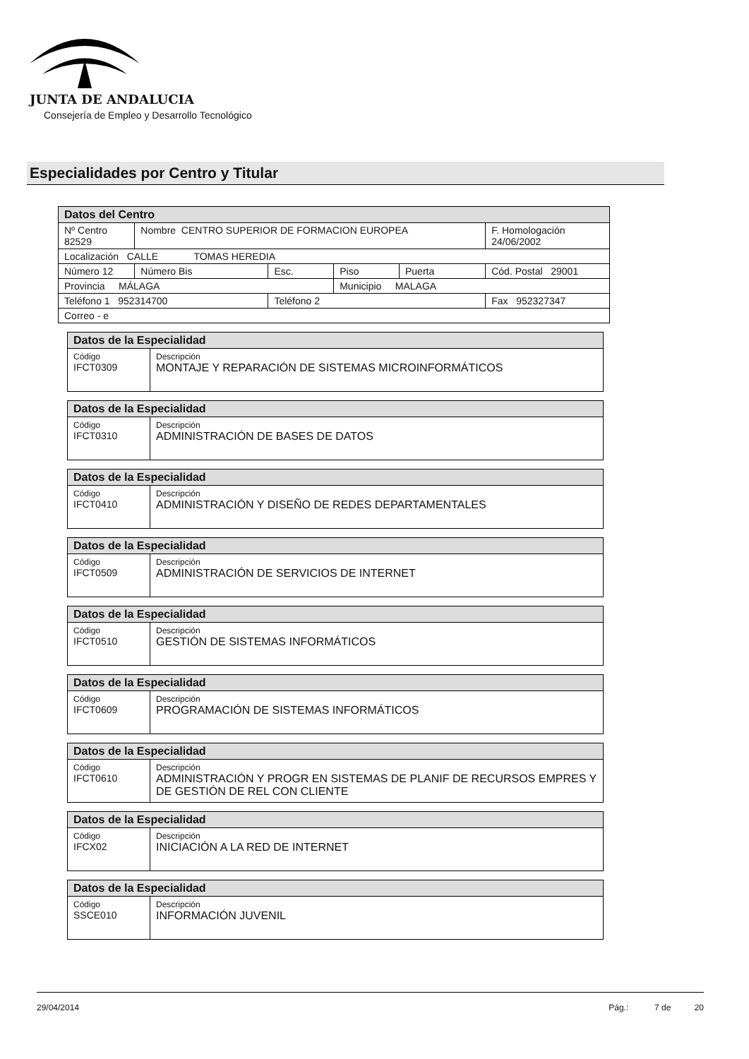JUNTA DE ANDALUCIA
Consejería de Empleo y Desarrollo Tecnológico
Especialidades por Centro y Titular
| Datos del Centro | | | | | |
| Nº Centro 82529 | Nombre CENTRO SUPERIOR DE FORMACION EUROPEA | | | | F. Homologación 24/06/2002 |
| Localización CALLE TOMAS HEREDIA | | | | | |
| Número 12 | Número Bis | Esc. | Piso | Puerta | Cód. Postal 29001 |
| Provincia MÁLAGA | | | Municipio MALAGA | | |
| Teléfono 1 952314700 | | Teléfono 2 | | | Fax 952327347 |
| Correo - e | | | | | |
| Datos de la Especialidad | |
| Código IFCT0309 | Descripción MONTAJE Y REPARACIÓN DE SISTEMAS MICROINFORMÁTICOS |
| Datos de la Especialidad | |
| Código IFCT0310 | Descripción ADMINISTRACIÓN DE BASES DE DATOS |
| Datos de la Especialidad | |
| Código IFCT0410 | Descripción ADMINISTRACIÓN Y DISEÑO DE REDES DEPARTAMENTALES |
| Datos de la Especialidad | |
| Código IFCT0509 | Descripción ADMINISTRACIÓN DE SERVICIOS DE INTERNET |
| Datos de la Especialidad | |
| Código IFCT0510 | Descripción GESTIÓN DE SISTEMAS INFORMÁTICOS |
| Datos de la Especialidad | |
| Código IFCT0609 | Descripción PROGRAMACIÓN DE SISTEMAS INFORMÁTICOS |
| Datos de la Especialidad | |
| Código IFCT0610 | Descripción ADMINISTRACIÓN Y PROGR EN SISTEMAS DE PLANIF DE RECURSOS EMPRES Y DE GESTIÓN DE REL CON CLIENTE |
| Datos de la Especialidad | |
| Código IFCX02 | Descripción INICIACIÓN A LA RED DE INTERNET |
| Datos de la Especialidad | |
| Código SSCE010 | Descripción INFORMACIÓN JUVENIL |
29/04/2014 Pág.: 7 de 20